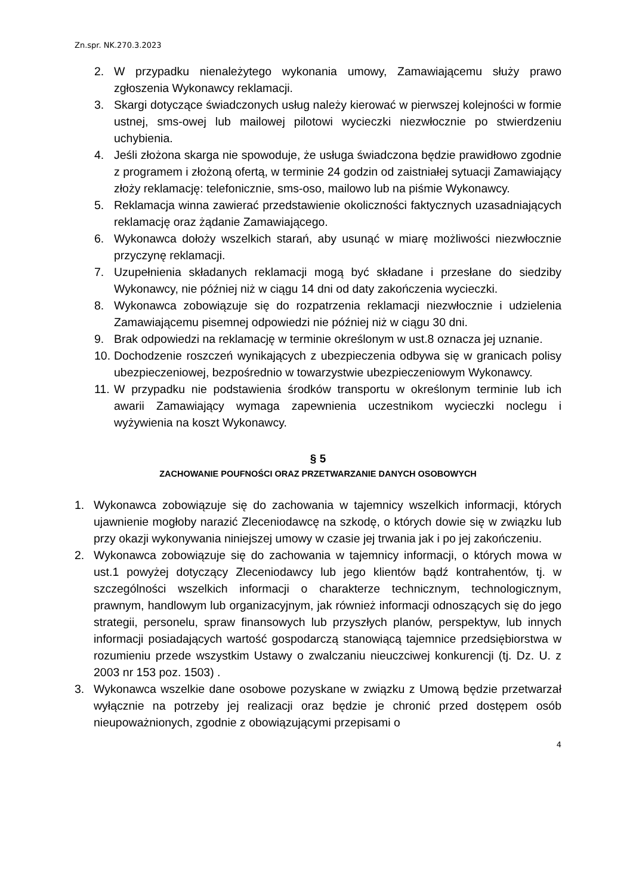Zn.spr. NK.270.3.2023
2. W przypadku nienależytego wykonania umowy, Zamawiającemu służy prawo zgłoszenia Wykonawcy reklamacji.
3. Skargi dotyczące świadczonych usług należy kierować w pierwszej kolejności w formie ustnej, sms-owej lub mailowej pilotowi wycieczki niezwłocznie po stwierdzeniu uchybienia.
4. Jeśli złożona skarga nie spowoduje, że usługa świadczona będzie prawidłowo zgodnie z programem i złożoną ofertą, w terminie 24 godzin od zaistniałej sytuacji Zamawiający złoży reklamację: telefonicznie, sms-oso, mailowo lub na piśmie Wykonawcy.
5. Reklamacja winna zawierać przedstawienie okoliczności faktycznych uzasadniających reklamację oraz żądanie Zamawiającego.
6. Wykonawca dołoży wszelkich starań, aby usunąć w miarę możliwości niezwłocznie przyczynę reklamacji.
7. Uzupełnienia składanych reklamacji mogą być składane i przesłane do siedziby Wykonawcy, nie później niż w ciągu 14 dni od daty zakończenia wycieczki.
8. Wykonawca zobowiązuje się do rozpatrzenia reklamacji niezwłocznie i udzielenia Zamawiającemu pisemnej odpowiedzi nie później niż w ciągu 30 dni.
9. Brak odpowiedzi na reklamację w terminie określonym w ust.8 oznacza jej uznanie.
10. Dochodzenie roszczeń wynikających z ubezpieczenia odbywa się w granicach polisy ubezpieczeniowej, bezpośrednio w towarzystwie ubezpieczeniowym Wykonawcy.
11. W przypadku nie podstawienia środków transportu w określonym terminie lub ich awarii Zamawiający wymaga zapewnienia uczestnikom wycieczki noclegu i wyżywienia na koszt Wykonawcy.
§ 5
ZACHOWANIE POUFNOŚCI ORAZ PRZETWARZANIE DANYCH OSOBOWYCH
1. Wykonawca zobowiązuje się do zachowania w tajemnicy wszelkich informacji, których ujawnienie mogłoby narazić Zleceniodawcę na szkodę, o których dowie się w związku lub przy okazji wykonywania niniejszej umowy w czasie jej trwania jak i po jej zakończeniu.
2. Wykonawca zobowiązuje się do zachowania w tajemnicy informacji, o których mowa w ust.1 powyżej dotyczący Zleceniodawcy lub jego klientów bądź kontrahentów, tj. w szczególności wszelkich informacji o charakterze technicznym, technologicznym, prawnym, handlowym lub organizacyjnym, jak również informacji odnoszących się do jego strategii, personelu, spraw finansowych lub przyszłych planów, perspektyw, lub innych informacji posiadających wartość gospodarczą stanowiącą tajemnice przedsiębiorstwa w rozumieniu przede wszystkim Ustawy o zwalczaniu nieuczciwej konkurencji (tj. Dz. U. z 2003 nr 153 poz. 1503) .
3. Wykonawca wszelkie dane osobowe pozyskane w związku z Umową będzie przetwarzał wyłącznie na potrzeby jej realizacji oraz będzie je chronić przed dostępem osób nieupoważnionych, zgodnie z obowiązującymi przepisami o
4